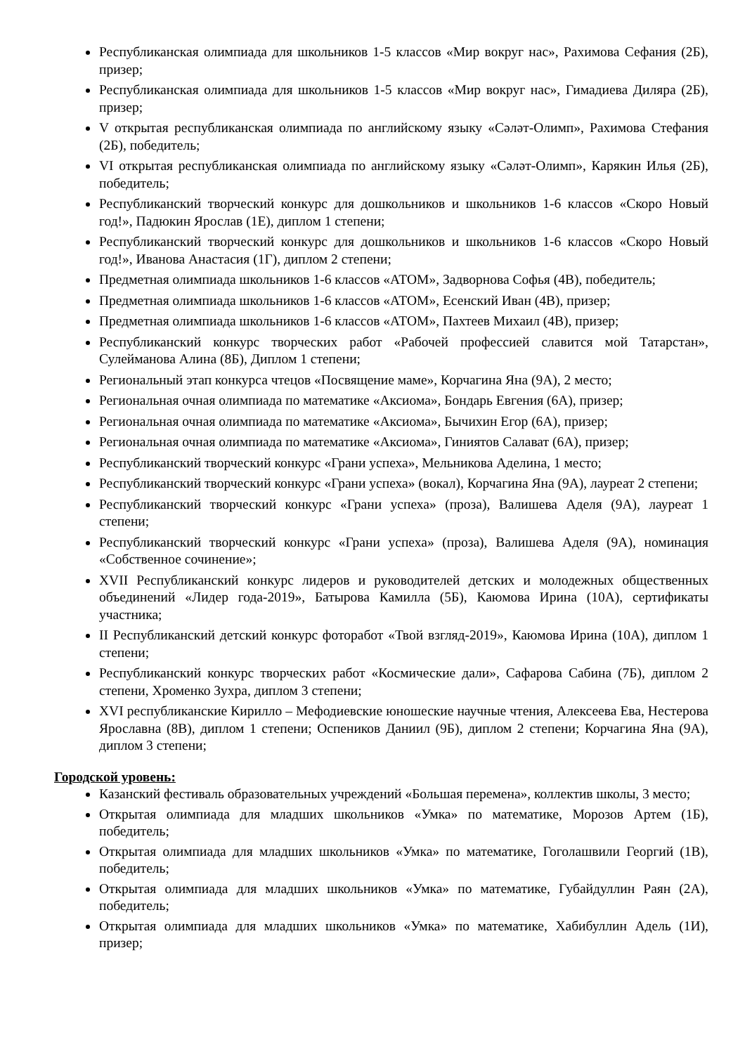Республиканская олимпиада для школьников 1-5 классов «Мир вокруг нас», Рахимова Сефания (2Б), призер;
Республиканская олимпиада для школьников 1-5 классов «Мир вокруг нас», Гимадиева Диляра (2Б), призер;
V открытая республиканская олимпиада по английскому языку «Сәләт-Олимп», Рахимова Стефания (2Б), победитель;
VI открытая республиканская олимпиада по английскому языку «Сәләт-Олимп», Карякин Илья (2Б), победитель;
Республиканский творческий конкурс для дошкольников и школьников 1-6 классов «Скоро Новый год!», Падюкин Ярослав (1Е), диплом 1 степени;
Республиканский творческий конкурс для дошкольников и школьников 1-6 классов «Скоро Новый год!», Иванова Анастасия (1Г), диплом 2 степени;
Предметная олимпиада школьников 1-6 классов «АТОМ», Задворнова Софья (4В), победитель;
Предметная олимпиада школьников 1-6 классов «АТОМ», Есенский Иван (4В), призер;
Предметная олимпиада школьников 1-6 классов «АТОМ», Пахтеев Михаил (4В), призер;
Республиканский конкурс творческих работ «Рабочей профессией славится мой Татарстан», Сулейманова Алина (8Б), Диплом 1 степени;
Региональный этап конкурса чтецов «Посвящение маме», Корчагина Яна (9А), 2 место;
Региональная очная олимпиада по математике «Аксиома», Бондарь Евгения (6А), призер;
Региональная очная олимпиада по математике «Аксиома», Бычихин Егор (6А), призер;
Региональная очная олимпиада по математике «Аксиома», Гиниятов Салават (6А), призер;
Республиканский творческий конкурс «Грани успеха», Мельникова Аделина, 1 место;
Республиканский творческий конкурс «Грани успеха» (вокал), Корчагина Яна (9А), лауреат 2 степени;
Республиканский творческий конкурс «Грани успеха» (проза), Валишева Аделя (9А), лауреат 1 степени;
Республиканский творческий конкурс «Грани успеха» (проза), Валишева Аделя (9А), номинация «Собственное сочинение»;
XVII Республиканский конкурс лидеров и руководителей детских и молодежных общественных объединений «Лидер года-2019», Батырова Камилла (5Б), Каюмова Ирина (10А), сертификаты участника;
II Республиканский детский конкурс фоторабот «Твой взгляд-2019», Каюмова Ирина (10А), диплом 1 степени;
Республиканский конкурс творческих работ «Космические дали», Сафарова Сабина (7Б), диплом 2 степени, Хроменко Зухра, диплом 3 степени;
XVI республиканские Кирилло – Мефодиевские юношеские научные чтения, Алексеева Ева, Нестерова Ярославна (8В), диплом 1 степени; Оспеников Даниил (9Б), диплом 2 степени; Корчагина Яна (9А), диплом 3 степени;
Городской уровень:
Казанский фестиваль образовательных учреждений «Большая перемена», коллектив школы, 3 место;
Открытая олимпиада для младших школьников «Умка» по математике, Морозов Артем (1Б), победитель;
Открытая олимпиада для младших школьников «Умка» по математике, Гоголашвили Георгий (1В), победитель;
Открытая олимпиада для младших школьников «Умка» по математике, Губайдуллин Раян (2А), победитель;
Открытая олимпиада для младших школьников «Умка» по математике, Хабибуллин Адель (1И), призер;